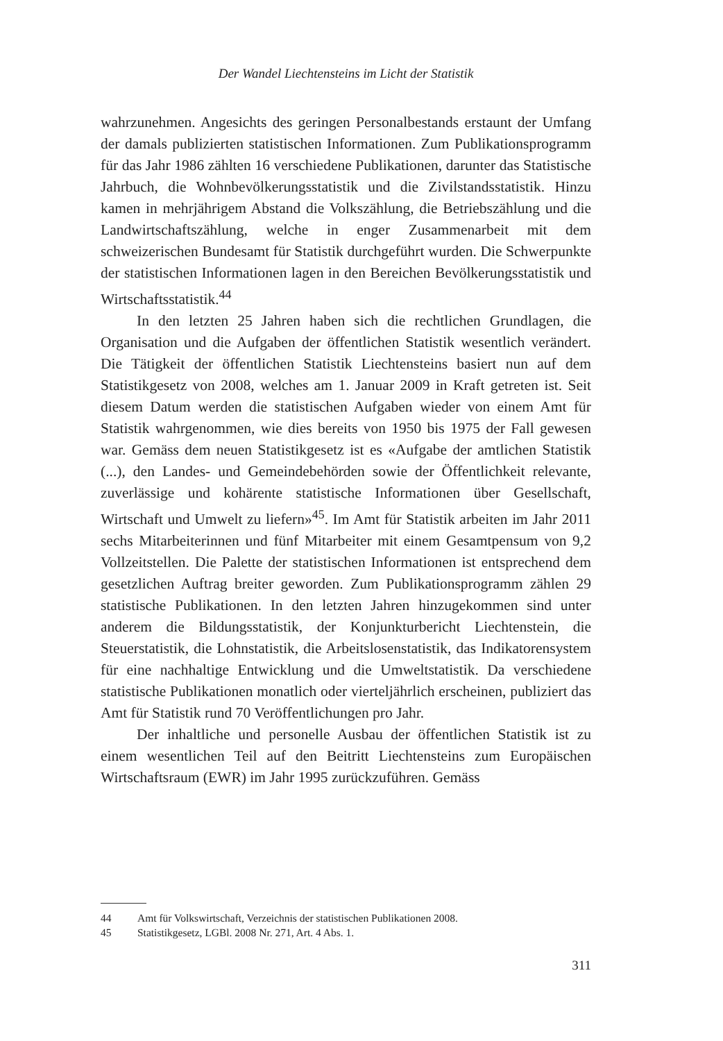Der Wandel Liechtensteins im Licht der Statistik
wahrzunehmen. Angesichts des geringen Personalbestands erstaunt der Umfang der damals publizierten statistischen Informationen. Zum Publikationsprogramm für das Jahr 1986 zählten 16 verschiedene Publikationen, darunter das Statistische Jahrbuch, die Wohnbevölkerungsstatistik und die Zivilstandsstatistik. Hinzu kamen in mehrjährigem Abstand die Volkszählung, die Betriebszählung und die Landwirtschaftszählung, welche in enger Zusammenarbeit mit dem schweizerischen Bundesamt für Statistik durchgeführt wurden. Die Schwerpunkte der statistischen Informationen lagen in den Bereichen Bevölkerungsstatistik und Wirtschaftsstatistik.<sup>44</sup>
In den letzten 25 Jahren haben sich die rechtlichen Grundlagen, die Organisation und die Aufgaben der öffentlichen Statistik wesentlich verändert. Die Tätigkeit der öffentlichen Statistik Liechtensteins basiert nun auf dem Statistikgesetz von 2008, welches am 1. Januar 2009 in Kraft getreten ist. Seit diesem Datum werden die statistischen Aufgaben wieder von einem Amt für Statistik wahrgenommen, wie dies bereits von 1950 bis 1975 der Fall gewesen war. Gemäss dem neuen Statistikgesetz ist es «Aufgabe der amtlichen Statistik (...), den Landes- und Gemeindebehörden sowie der Öffentlichkeit relevante, zuverlässige und kohärente statistische Informationen über Gesellschaft, Wirtschaft und Umwelt zu liefern»<sup>45</sup>. Im Amt für Statistik arbeiten im Jahr 2011 sechs Mitarbeiterinnen und fünf Mitarbeiter mit einem Gesamtpensum von 9,2 Vollzeitstellen. Die Palette der statistischen Informationen ist entsprechend dem gesetzlichen Auftrag breiter geworden. Zum Publikationsprogramm zählen 29 statistische Publikationen. In den letzten Jahren hinzugekommen sind unter anderem die Bildungsstatistik, der Konjunkturbericht Liechtenstein, die Steuerstatistik, die Lohnstatistik, die Arbeitslosenstatistik, das Indikatorensystem für eine nachhaltige Entwicklung und die Umweltstatistik. Da verschiedene statistische Publikationen monatlich oder vierteljährlich erscheinen, publiziert das Amt für Statistik rund 70 Veröffentlichungen pro Jahr.
Der inhaltliche und personelle Ausbau der öffentlichen Statistik ist zu einem wesentlichen Teil auf den Beitritt Liechtensteins zum Europäischen Wirtschaftsraum (EWR) im Jahr 1995 zurückzuführen. Gemäss
44 Amt für Volkswirtschaft, Verzeichnis der statistischen Publikationen 2008.
45 Statistikgesetz, LGBl. 2008 Nr. 271, Art. 4 Abs. 1.
311